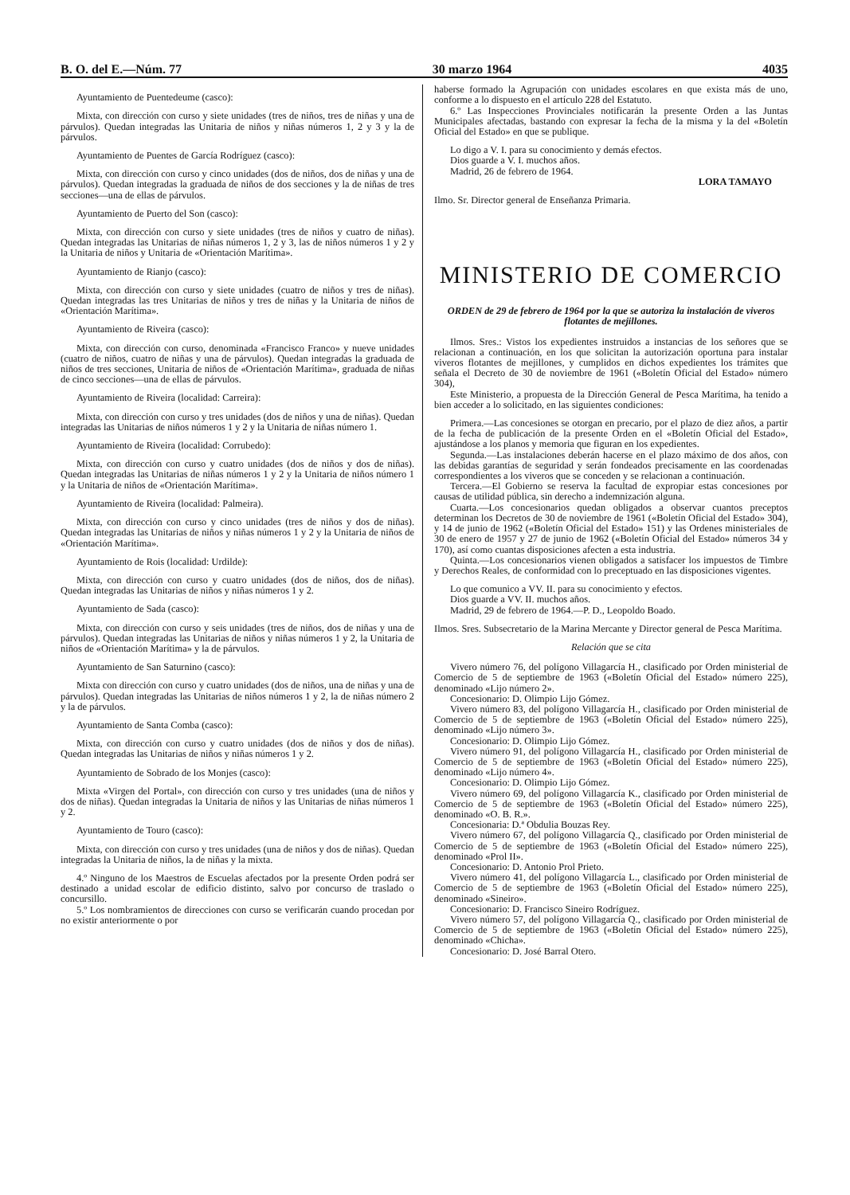B. O. del E.—Núm. 77 30 marzo 1964 4035
Ayuntamiento de Puentedeume (casco):
Mixta, con dirección con curso y siete unidades (tres de niños, tres de niñas y una de párvulos). Quedan integradas las Unitaria de niños y niñas números 1, 2 y 3 y la de párvulos.
Ayuntamiento de Puentes de García Rodríguez (casco):
Mixta, con dirección con curso y cinco unidades (dos de niños, dos de niñas y una de párvulos). Quedan integradas la graduada de niños de dos secciones y la de niñas de tres secciones—una de ellas de párvulos.
Ayuntamiento de Puerto del Son (casco):
Mixta, con dirección con curso y siete unidades (tres de niños y cuatro de niñas). Quedan integradas las Unitarias de niñas números 1, 2 y 3, las de niños números 1 y 2 y la Unitaria de niños y Unitaria de «Orientación Marítima».
Ayuntamiento de Rianjo (casco):
Mixta, con dirección con curso y siete unidades (cuatro de niños y tres de niñas). Quedan integradas las tres Unitarias de niños y tres de niñas y la Unitaria de niños de «Orientación Marítima».
Ayuntamiento de Riveira (casco):
Mixta, con dirección con curso, denominada «Francisco Franco» y nueve unidades (cuatro de niños, cuatro de niñas y una de párvulos). Quedan integradas la graduada de niños de tres secciones, Unitaria de niños de «Orientación Marítima», graduada de niñas de cinco secciones—una de ellas de párvulos.
Ayuntamiento de Riveira (localidad: Carreira):
Mixta, con dirección con curso y tres unidades (dos de niños y una de niñas). Quedan integradas las Unitarias de niños números 1 y 2 y la Unitaria de niñas número 1.
Ayuntamiento de Riveira (localidad: Corrubedo):
Mixta, con dirección con curso y cuatro unidades (dos de niños y dos de niñas). Quedan integradas las Unitarias de niñas números 1 y 2 y la Unitaria de niños número 1 y la Unitaria de niños de «Orientación Marítima».
Ayuntamiento de Riveira (localidad: Palmeira).
Mixta, con dirección con curso y cinco unidades (tres de niños y dos de niñas). Quedan integradas las Unitarias de niños y niñas números 1 y 2 y la Unitaria de niños de «Orientación Marítima».
Ayuntamiento de Rois (localidad: Urdilde):
Mixta, con dirección con curso y cuatro unidades (dos de niños, dos de niñas). Quedan integradas las Unitarias de niños y niñas números 1 y 2.
Ayuntamiento de Sada (casco):
Mixta, con dirección con curso y seis unidades (tres de niños, dos de niñas y una de párvulos). Quedan integradas las Unitarias de niños y niñas números 1 y 2, la Unitaria de niños de «Orientación Marítima» y la de párvulos.
Ayuntamiento de San Saturnino (casco):
Mixta con dirección con curso y cuatro unidades (dos de niños, una de niñas y una de párvulos). Quedan integradas las Unitarias de niños números 1 y 2, la de niñas número 2 y la de párvulos.
Ayuntamiento de Santa Comba (casco):
Mixta, con dirección con curso y cuatro unidades (dos de niños y dos de niñas). Quedan integradas las Unitarias de niños y niñas números 1 y 2.
Ayuntamiento de Sobrado de los Monjes (casco):
Mixta «Virgen del Portal», con dirección con curso y tres unidades (una de niños y dos de niñas). Quedan integradas la Unitaria de niños y las Unitarias de niñas números 1 y 2.
Ayuntamiento de Touro (casco):
Mixta, con dirección con curso y tres unidades (una de niños y dos de niñas). Quedan integradas la Unitaria de niños, la de niñas y la mixta.
4.º Ninguno de los Maestros de Escuelas afectados por la presente Orden podrá ser destinado a unidad escolar de edificio distinto, salvo por concurso de traslado o concursillo.
5.º Los nombramientos de direcciones con curso se verificarán cuando procedan por no existir anteriormente o por
haberse formado la Agrupación con unidades escolares en que exista más de uno, conforme a lo dispuesto en el artículo 228 del Estatuto.
6.º Las Inspecciones Provinciales notificarán la presente Orden a las Juntas Municipales afectadas, bastando con expresar la fecha de la misma y la del «Boletín Oficial del Estado» en que se publique.
Lo digo a V. I. para su conocimiento y demás efectos.
Dios guarde a V. I. muchos años.
Madrid, 26 de febrero de 1964.
LORA TAMAYO
Ilmo. Sr. Director general de Enseñanza Primaria.
MINISTERIO DE COMERCIO
ORDEN de 29 de febrero de 1964 por la que se autoriza la instalación de viveros flotantes de mejillones.
Ilmos. Sres.: Vistos los expedientes instruidos a instancias de los señores que se relacionan a continuación, en los que solicitan la autorización oportuna para instalar viveros flotantes de mejillones, y cumplidos en dichos expedientes los trámites que señala el Decreto de 30 de noviembre de 1961 («Boletín Oficial del Estado» número 304),
Este Ministerio, a propuesta de la Dirección General de Pesca Marítima, ha tenido a bien acceder a lo solicitado, en las siguientes condiciones:
Primera.—Las concesiones se otorgan en precario, por el plazo de diez años, a partir de la fecha de publicación de la presente Orden en el «Boletín Oficial del Estado», ajustándose a los planos y memoria que figuran en los expedientes.
Segunda.—Las instalaciones deberán hacerse en el plazo máximo de dos años, con las debidas garantías de seguridad y serán fondeados precisamente en las coordenadas correspondientes a los viveros que se conceden y se relacionan a continuación.
Tercera.—El Gobierno se reserva la facultad de expropiar estas concesiones por causas de utilidad pública, sin derecho a indemnización alguna.
Cuarta.—Los concesionarios quedan obligados a observar cuantos preceptos determinan los Decretos de 30 de noviembre de 1961 («Boletín Oficial del Estado» 304), y 14 de junio de 1962 («Boletín Oficial del Estado» 151) y las Ordenes ministeriales de 30 de enero de 1957 y 27 de junio de 1962 («Boletín Oficial del Estado» números 34 y 170), así como cuantas disposiciones afecten a esta industria.
Quinta.—Los concesionarios vienen obligados a satisfacer los impuestos de Timbre y Derechos Reales, de conformidad con lo preceptuado en las disposiciones vigentes.
Lo que comunico a VV. II. para su conocimiento y efectos.
Dios guarde a VV. II. muchos años.
Madrid, 29 de febrero de 1964.—P. D., Leopoldo Boado.
Ilmos. Sres. Subsecretario de la Marina Mercante y Director general de Pesca Marítima.
Relación que se cita
Vivero número 76, del polígono Villagarcía H., clasificado por Orden ministerial de Comercio de 5 de septiembre de 1963 («Boletín Oficial del Estado» número 225), denominado «Lijo número 2».
Concesionario: D. Olimpio Lijo Gómez.
Vivero número 83, del polígono Villagarcía H., clasificado por Orden ministerial de Comercio de 5 de septiembre de 1963 («Boletín Oficial del Estado» número 225), denominado «Lijo número 3».
Concesionario: D. Olimpio Lijo Gómez.
Vivero número 91, del polígono Villagarcía H., clasificado por Orden ministerial de Comercio de 5 de septiembre de 1963 («Boletín Oficial del Estado» número 225), denominado «Lijo número 4».
Concesionario: D. Olimpio Lijo Gómez.
Vivero número 69, del polígono Villagarcía K., clasificado por Orden ministerial de Comercio de 5 de septiembre de 1963 («Boletín Oficial del Estado» número 225), denominado «O. B. R.».
Concesionaria: D.ª Obdulia Bouzas Rey.
Vivero número 67, del polígono Villagarcía Q., clasificado por Orden ministerial de Comercio de 5 de septiembre de 1963 («Boletín Oficial del Estado» número 225), denominado «Prol II».
Concesionario: D. Antonio Prol Prieto.
Vivero número 41, del polígono Villagarcía L., clasificado por Orden ministerial de Comercio de 5 de septiembre de 1963 («Boletín Oficial del Estado» número 225), denominado «Sineiro».
Concesionario: D. Francisco Sineiro Rodríguez.
Vivero número 57, del polígono Villagarcía Q., clasificado por Orden ministerial de Comercio de 5 de septiembre de 1963 («Boletín Oficial del Estado» número 225), denominado «Chicha».
Concesionario: D. José Barral Otero.